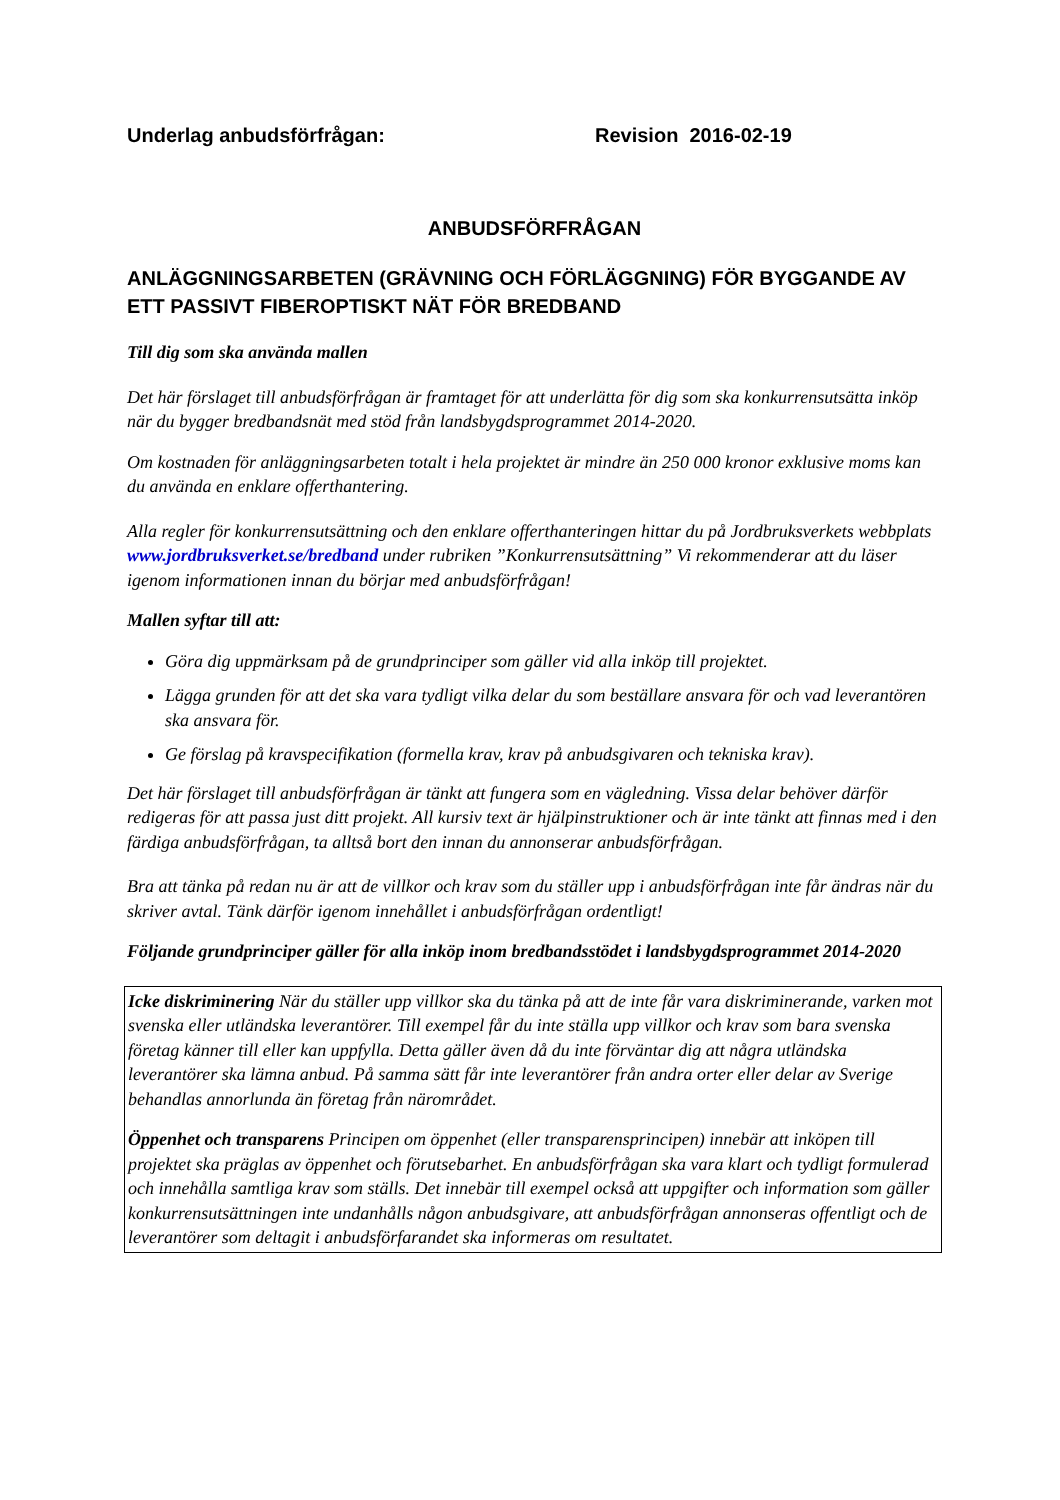Underlag anbudsförfrågan: Revision 2016-02-19
ANBUDSFÖRFRÅGAN
ANLÄGGNINGSARBETEN (GRÄVNING OCH FÖRLÄGGNING) FÖR BYGGANDE AV ETT PASSIVT FIBEROPTISKT NÄT FÖR BREDBAND
Till dig som ska använda mallen
Det här förslaget till anbudsförfrågan är framtaget för att underlätta för dig som ska konkurrensutsätta inköp när du bygger bredbandsnät med stöd från landsbygdsprogrammet 2014-2020.
Om kostnaden för anläggningsarbeten totalt i hela projektet är mindre än 250 000 kronor exklusive moms kan du använda en enklare offerthantering.
Alla regler för konkurrensutsättning och den enklare offerthanteringen hittar du på Jordbruksverkets webbplats www.jordbruksverket.se/bredband under rubriken ”Konkurrensutsättning” Vi rekommenderar att du läser igenom informationen innan du börjar med anbudsförfrågan!
Mallen syftar till att:
Göra dig uppmärksam på de grundprinciper som gäller vid alla inköp till projektet.
Lägga grunden för att det ska vara tydligt vilka delar du som beställare ansvara för och vad leverantören ska ansvara för.
Ge förslag på kravspecifikation (formella krav, krav på anbudsgivaren och tekniska krav).
Det här förslaget till anbudsförfrågan är tänkt att fungera som en vägledning. Vissa delar behöver därför redigeras för att passa just ditt projekt. All kursiv text är hjälpinstruktioner och är inte tänkt att finnas med i den färdiga anbudsförfrågan, ta alltså bort den innan du annonserar anbudsförfrågan.
Bra att tänka på redan nu är att de villkor och krav som du ställer upp i anbudsförfrågan inte får ändras när du skriver avtal. Tänk därför igenom innehållet i anbudsförfrågan ordentligt!
Följande grundprinciper gäller för alla inköp inom bredbandsstödet i landsbygdsprogrammet 2014-2020
Icke diskriminering När du ställer upp villkor ska du tänka på att de inte får vara diskriminerande, varken mot svenska eller utländska leverantörer. Till exempel får du inte ställa upp villkor och krav som bara svenska företag känner till eller kan uppfylla. Detta gäller även då du inte förväntar dig att några utländska leverantörer ska lämna anbud. På samma sätt får inte leverantörer från andra orter eller delar av Sverige behandlas annorlunda än företag från närområdet.
Öppenhet och transparens Principen om öppenhet (eller transparensprincipen) innebär att inköpen till projektet ska präglas av öppenhet och förutsebarhet. En anbudsförfrågan ska vara klart och tydligt formulerad och innehålla samtliga krav som ställs. Det innebär till exempel också att uppgifter och information som gäller konkurrensutsättningen inte undanhålls någon anbudsgivare, att anbudsförfrågan annonseras offentligt och de leverantörer som deltagit i anbudsförfarandet ska informeras om resultatet.